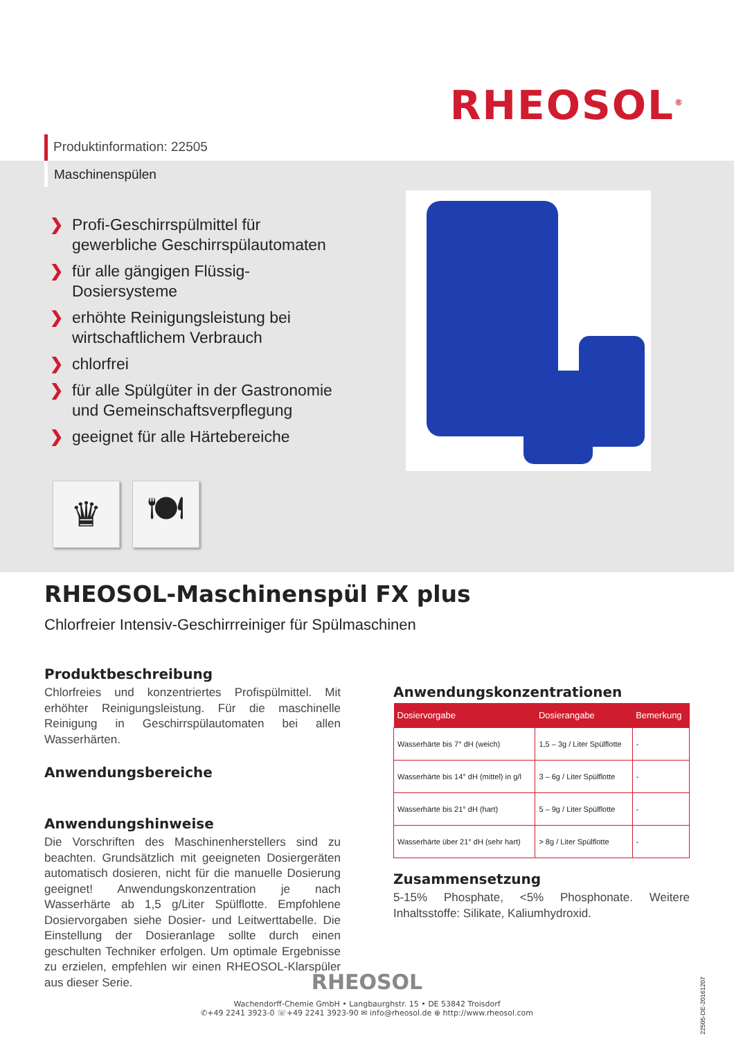RHEOSOL<sup>®</sup>
Produktinformation: 22505
Maschinenspülen
❯ Profi-Geschirrspülmittel für gewerbliche Geschirrspülautomaten
❯ für alle gängigen Flüssig-Dosiersysteme
❯ erhöhte Reinigungsleistung bei wirtschaftlichem Verbrauch
❯ chlorfrei
❯ für alle Spülgüter in der Gastronomie und Gemeinschaftsverpflegung
❯ geeignet für alle Härtebereiche
♛ 🍽
RHEOSOL-Maschinenspül FX plus
Chlorfreier Intensiv-Geschirrreiniger für Spülmaschinen
Produktbeschreibung
Chlorfreies und konzentriertes Profispülmittel. Mit erhöhter Reinigungsleistung. Für die maschinelle Reinigung in Geschirrspülautomaten bei allen Wasserhärten.
Anwendungsbereiche
Anwendungshinweise
Die Vorschriften des Maschinenherstellers sind zu beachten. Grundsätzlich mit geeigneten Dosiergeräten automatisch dosieren, nicht für die manuelle Dosierung geeignet! Anwendungskonzentration je nach Wasserhärte ab 1,5 g/Liter Spülflotte. Empfohlene Dosiervorgaben siehe Dosier- und Leitwerttabelle. Die Einstellung der Dosieranlage sollte durch einen geschulten Techniker erfolgen. Um optimale Ergebnisse zu erzielen, empfehlen wir einen RHEOSOL-Klarspüler aus dieser Serie.
Anwendungskonzentrationen
| Dosiervorgabe | Dosierangabe | Bemerkung |
| --- | --- | --- |
| Wasserhärte bis 7° dH (weich) | 1,5 – 3g / Liter Spülflotte | - |
| Wasserhärte bis 14° dH (mittel) in g/l | 3 – 6g / Liter Spülflotte | - |
| Wasserhärte bis 21° dH (hart) | 5 – 9g / Liter Spülflotte | - |
| Wasserhärte über 21° dH (sehr hart) | > 8g / Liter Spülflotte | - |
Zusammensetzung
5-15% Phosphate, <5% Phosphonate. Weitere Inhaltsstoffe: Silikate, Kaliumhydroxid.
RHEOSOL
Wachendorff-Chemie GmbH • Langbaurghstr. 15 • DE 53842 Troisdorf
✆+49 2241 3923-0 ☏+49 2241 3923-90 ✉ info@rheosol.de ⊕ http://www.rheosol.com
22505-DE-20161207